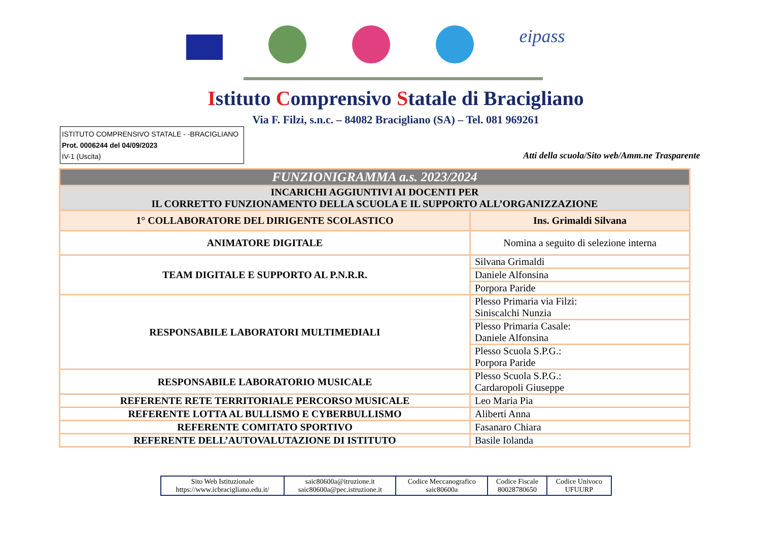eipass
Istituto Comprensivo Statale di Bracigliano
Via F. Filzi, s.n.c. – 84082 Bracigliano (SA) – Tel. 081 969261
ISTITUTO COMPRENSIVO STATALE - -BRACIGLIANO
Prot. 0006244 del 04/09/2023
IV-1 (Uscita)
Atti della scuola/Sito web/Amm.ne Trasparente
| FUNZIONIGRAMMA a.s. 2023/2024 | |
| INCARICHI AGGIUNTIVI AI DOCENTI PER IL CORRETTO FUNZIONAMENTO DELLA SCUOLA E IL SUPPORTO ALL’ORGANIZZAZIONE | |
| 1° COLLABORATORE DEL DIRIGENTE SCOLASTICO | Ins. Grimaldi Silvana |
| ANIMATORE DIGITALE | Nomina a seguito di selezione interna |
| TEAM DIGITALE E SUPPORTO AL P.N.R.R. | Silvana Grimaldi |
| | Daniele Alfonsina |
| | Porpora Paride |
| RESPONSABILE LABORATORI MULTIMEDIALI | Plesso Primaria via Filzi: Siniscalchi Nunzia |
| | Plesso Primaria Casale: Daniele Alfonsina |
| | Plesso Scuola S.P.G.: Porpora Paride |
| RESPONSABILE LABORATORIO MUSICALE | Plesso Scuola S.P.G.: Cardaropoli Giuseppe |
| REFERENTE RETE TERRITORIALE PERCORSO MUSICALE | Leo Maria Pia |
| REFERENTE LOTTA AL BULLISMO E CYBERBULLISMO | Aliberti Anna |
| REFERENTE COMITATO SPORTIVO | Fasanaro Chiara |
| REFERENTE DELL’AUTOVALUTAZIONE DI ISTITUTO | Basile Iolanda |
| Sito Web Istituzionale https://www.icbracigliano.edu.it/ | saic80600a@itruzione.it saic80600a@pec.istruzione.it | Codice Meccanografico saic80600a | Codice Fiscale 80028780650 | Codice Univoco UFUURP |